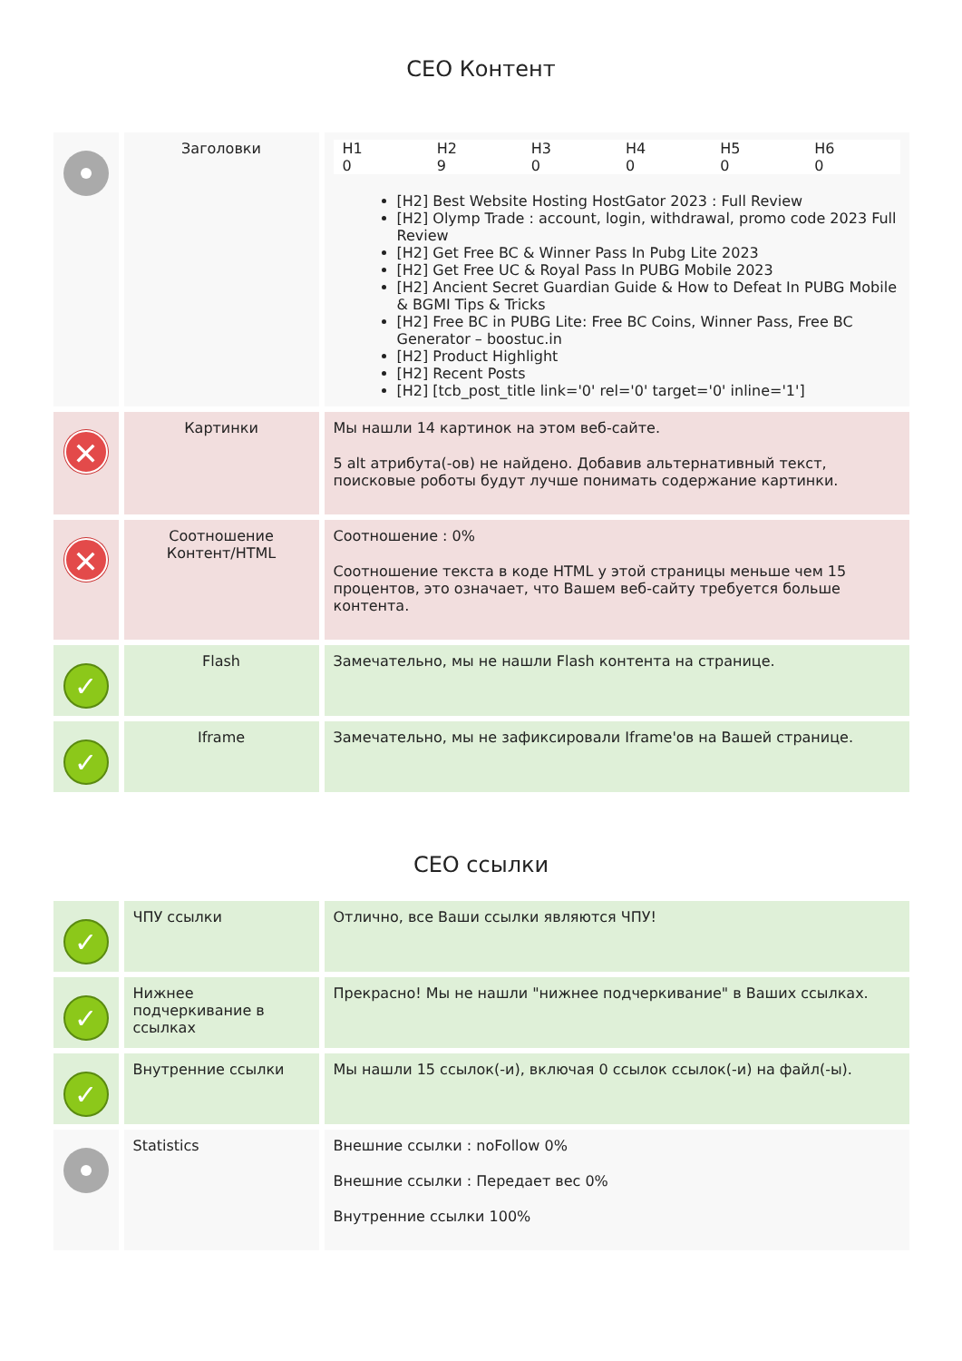CEO Контент
| | Заголовки | / H1 / H2 / H3 / H4 / H5 / H6 / / --- / --- / --- / --- / --- / --- / / 0 / 9 / 0 / 0 / 0 / 0 / [H2] Best Website Hosting HostGator 2023 : Full Review [H2] Olymp Trade : account, login, withdrawal, promo code 2023 Full Review [H2] Get Free BC & Winner Pass In Pubg Lite 2023 [H2] Get Free UC & Royal Pass In PUBG Mobile 2023 [H2] Ancient Secret Guardian Guide & How to Defeat In PUBG Mobile & BGMI Tips & Tricks [H2] Free BC in PUBG Lite: Free BC Coins, Winner Pass, Free BC Generator – boostuc.in [H2] Product Highlight [H2] Recent Posts [H2] [tcb_post_title link='0' rel='0' target='0' inline='1'] |
| ✕ | Картинки | Мы нашли 14 картинок на этом веб-сайте. 5 alt атрибута(-ов) не найдено. Добавив альтернативный текст, поисковые роботы будут лучше понимать содержание картинки. |
| ✕ | Соотношение Контент/HTML | Соотношение : 0% Соотношение текста в коде HTML у этой страницы меньше чем 15 процентов, это означает, что Вашем веб-сайту требуется больше контента. |
| ✓ | Flash | Замечательно, мы не нашли Flash контента на странице. |
| ✓ | Iframe | Замечательно, мы не зафиксировали Iframe'ов на Вашей странице. |
CEO ссылки
| ✓ | ЧПУ ссылки | Отлично, все Ваши ссылки являются ЧПУ! |
| ✓ | Нижнее подчеркивание в ссылках | Прекрасно! Мы не нашли "нижнее подчеркивание" в Ваших ссылках. |
| ✓ | Внутренние ссылки | Мы нашли 15 ссылок(-и), включая 0 ссылок ссылок(-и) на файл(-ы). |
| | Statistics | Внешние ссылки : noFollow 0% Внешние ссылки : Передает вес 0% Внутренние ссылки 100% |